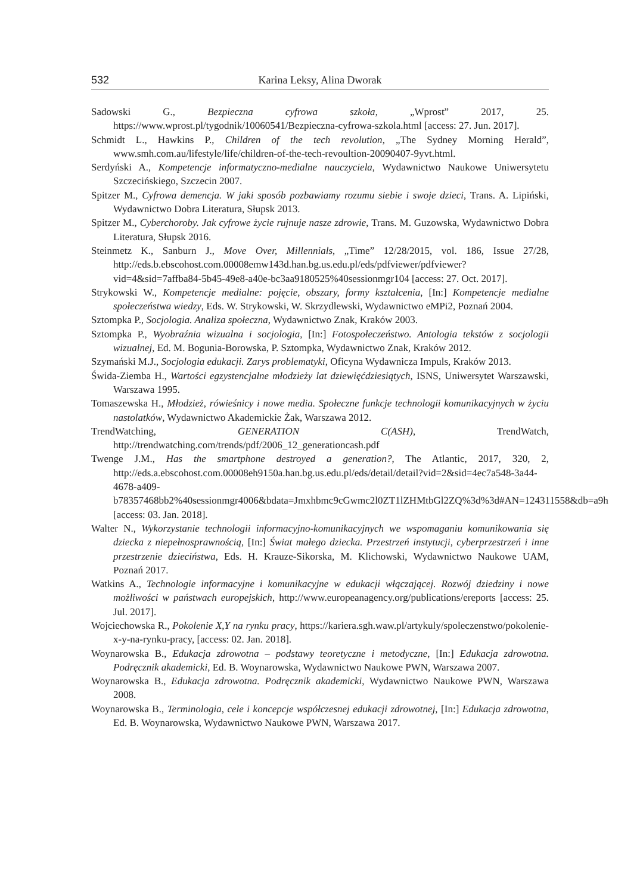532 Karina Leksy, Alina Dworak
Sadowski G., Bezpieczna cyfrowa szkoła, „Wprost” 2017, 25. https://www.wprost.pl/tygodnik/10060541/Bezpieczna-cyfrowa-szkola.html [access: 27. Jun. 2017].
Schmidt L., Hawkins P., Children of the tech revolution, „The Sydney Morning Herald”, www.smh.com.au/lifestyle/life/children-of-the-tech-revoultion-20090407-9yvt.html.
Serdyński A., Kompetencje informatyczno-medialne nauczyciela, Wydawnictwo Naukowe Uniwersytetu Szczecińskiego, Szczecin 2007.
Spitzer M., Cyfrowa demencja. W jaki sposób pozbawiamy rozumu siebie i swoje dzieci, Trans. A. Lipiński, Wydawnictwo Dobra Literatura, Słupsk 2013.
Spitzer M., Cyberchoroby. Jak cyfrowe życie rujnuje nasze zdrowie, Trans. M. Guzowska, Wydawnictwo Dobra Literatura, Słupsk 2016.
Steinmetz K., Sanburn J., Move Over, Millennials, „Time” 12/28/2015, vol. 186, Issue 27/28, http://eds.b.ebscohost.com.00008emw143d.han.bg.us.edu.pl/eds/pdfviewer/pdfviewer?vid=4&sid=7affba84-5b45-49e8-a40e-bc3aa9180525%40sessionmgr104 [access: 27. Oct. 2017].
Strykowski W., Kompetencje medialne: pojęcie, obszary, formy kształcenia, [In:] Kompetencje medialne społeczeństwa wiedzy, Eds. W. Strykowski, W. Skrzydlewski, Wydawnictwo eMPi2, Poznań 2004.
Sztompka P., Socjologia. Analiza społeczna, Wydawnictwo Znak, Kraków 2003.
Sztompka P., Wyobraźnia wizualna i socjologia, [In:] Fotospołeczeństwo. Antologia tekstów z socjologii wizualnej, Ed. M. Bogunia-Borowska, P. Sztompka, Wydawnictwo Znak, Kraków 2012.
Szymański M.J., Socjologia edukacji. Zarys problematyki, Oficyna Wydawnicza Impuls, Kraków 2013.
Świda-Ziemba H., Wartości egzystencjalne młodzieży lat dziewięćdziesiątych, ISNS, Uniwersytet Warszawski, Warszawa 1995.
Tomaszewska H., Młodzież, rówieśnicy i nowe media. Społeczne funkcje technologii komunikacyjnych w życiu nastolatków, Wydawnictwo Akademickie Żak, Warszawa 2012.
TrendWatching, GENERATION C(ASH), TrendWatch, http://trendwatching.com/trends/pdf/2006_12_generationcash.pdf
Twenge J.M., Has the smartphone destroyed a generation?, The Atlantic, 2017, 320, 2, http://eds.a.ebscohost.com.00008eh9150a.han.bg.us.edu.pl/eds/detail/detail?vid=2&sid=4ec7a548-3a44-4678-a409-b78357468bb2%40sessionmgr4006&bdata=Jmxhbmc9cGwmc2l0ZT1lZHMtbGl2ZQ%3d%3d#AN=124311558&db=a9h [access: 03. Jan. 2018].
Walter N., Wykorzystanie technologii informacyjno-komunikacyjnych we wspomaganiu komunikowania się dziecka z niepełnosprawnością, [In:] Świat małego dziecka. Przestrzeń instytucji, cyberprzestrzeń i inne przestrzenie dzieciństwa, Eds. H. Krauze-Sikorska, M. Klichowski, Wydawnictwo Naukowe UAM, Poznań 2017.
Watkins A., Technologie informacyjne i komunikacyjne w edukacji włączającej. Rozwój dziedziny i nowe możliwości w państwach europejskich, http://www.europeanagency.org/publications/ereports [access: 25. Jul. 2017].
Wojciechowska R., Pokolenie X,Y na rynku pracy, https://kariera.sgh.waw.pl/artykuly/spoleczenstwo/pokolenie-x-y-na-rynku-pracy, [access: 02. Jan. 2018].
Woynarowska B., Edukacja zdrowotna – podstawy teoretyczne i metodyczne, [In:] Edukacja zdrowotna. Podręcznik akademicki, Ed. B. Woynarowska, Wydawnictwo Naukowe PWN, Warszawa 2007.
Woynarowska B., Edukacja zdrowotna. Podręcznik akademicki, Wydawnictwo Naukowe PWN, Warszawa 2008.
Woynarowska B., Terminologia, cele i koncepcje współczesnej edukacji zdrowotnej, [In:] Edukacja zdrowotna, Ed. B. Woynarowska, Wydawnictwo Naukowe PWN, Warszawa 2017.